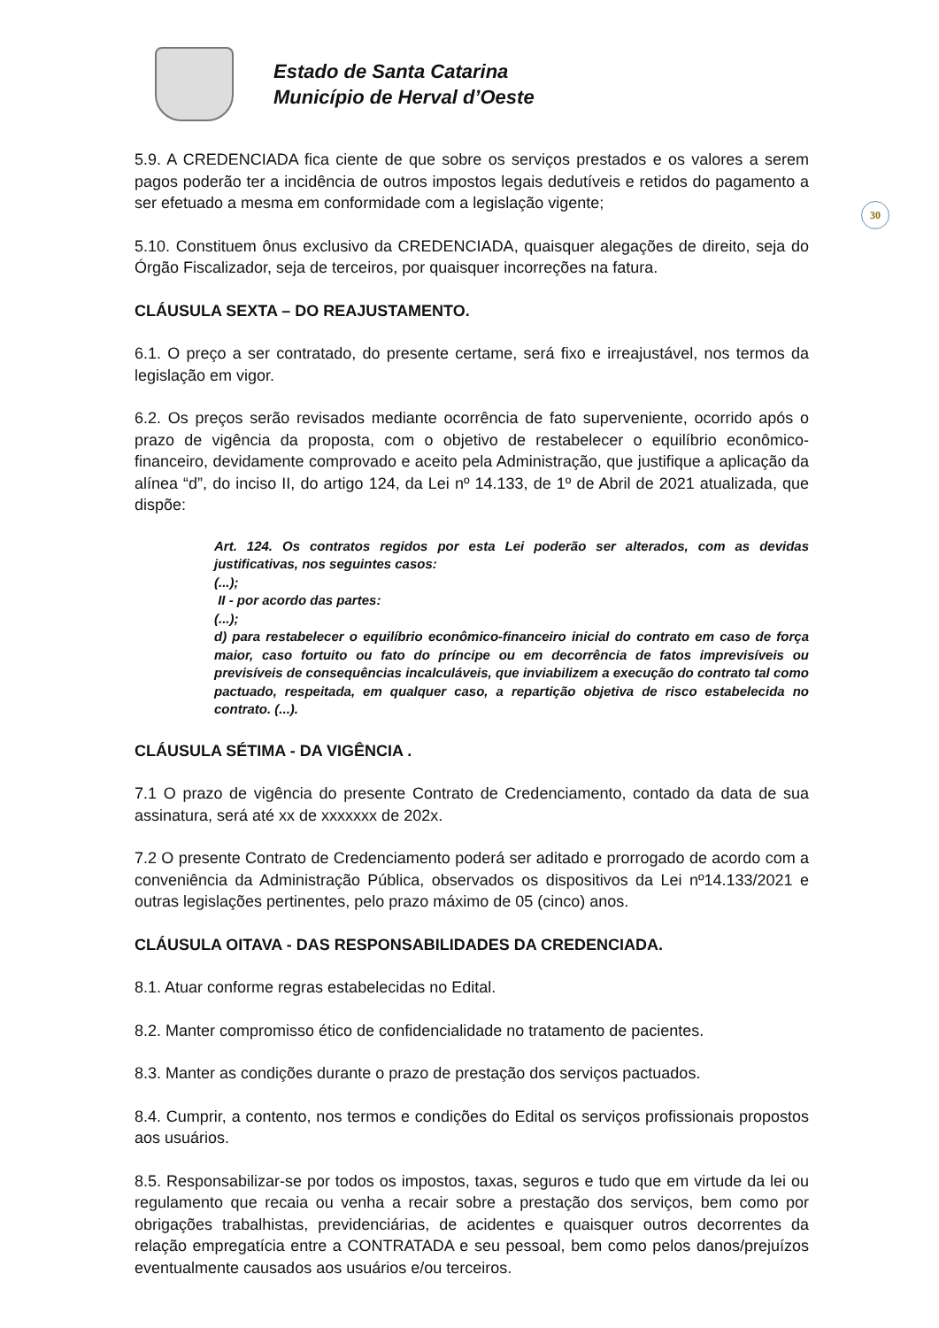Estado de Santa Catarina
Município de Herval d’Oeste
30
5.9. A CREDENCIADA fica ciente de que sobre os serviços prestados e os valores a serem pagos poderão ter a incidência de outros impostos legais dedutíveis e retidos do pagamento a ser efetuado a mesma em conformidade com a legislação vigente;
5.10. Constituem ônus exclusivo da CREDENCIADA, quaisquer alegações de direito, seja do Órgão Fiscalizador, seja de terceiros, por quaisquer incorreções na fatura.
CLÁUSULA SEXTA – DO REAJUSTAMENTO.
6.1. O preço a ser contratado, do presente certame, será fixo e irreajustável, nos termos da legislação em vigor.
6.2. Os preços serão revisados mediante ocorrência de fato superveniente, ocorrido após o prazo de vigência da proposta, com o objetivo de restabelecer o equilíbrio econômico-financeiro, devidamente comprovado e aceito pela Administração, que justifique a aplicação da alínea “d”, do inciso II, do artigo 124, da Lei nº 14.133, de 1º de Abril de 2021 atualizada, que dispõe:
Art. 124. Os contratos regidos por esta Lei poderão ser alterados, com as devidas justificativas, nos seguintes casos:
(...);
II - por acordo das partes:
(...);
d) para restabelecer o equilíbrio econômico-financeiro inicial do contrato em caso de força maior, caso fortuito ou fato do príncipe ou em decorrência de fatos imprevisíveis ou previsíveis de consequências incalculáveis, que inviabilizem a execução do contrato tal como pactuado, respeitada, em qualquer caso, a repartição objetiva de risco estabelecida no contrato. (...).
CLÁUSULA SÉTIMA - DA VIGÊNCIA .
7.1 O prazo de vigência do presente Contrato de Credenciamento, contado da data de sua assinatura, será até xx de xxxxxxx de 202x.
7.2 O presente Contrato de Credenciamento poderá ser aditado e prorrogado de acordo com a conveniência da Administração Pública, observados os dispositivos da Lei nº14.133/2021 e outras legislações pertinentes, pelo prazo máximo de 05 (cinco) anos.
CLÁUSULA OITAVA - DAS RESPONSABILIDADES DA CREDENCIADA.
8.1. Atuar conforme regras estabelecidas no Edital.
8.2. Manter compromisso ético de confidencialidade no tratamento de pacientes.
8.3. Manter as condições durante o prazo de prestação dos serviços pactuados.
8.4. Cumprir, a contento, nos termos e condições do Edital os serviços profissionais propostos aos usuários.
8.5. Responsabilizar-se por todos os impostos, taxas, seguros e tudo que em virtude da lei ou regulamento que recaia ou venha a recair sobre a prestação dos serviços, bem como por obrigações trabalhistas, previdenciárias, de acidentes e quaisquer outros decorrentes da relação empregatícia entre a CONTRATADA e seu pessoal, bem como pelos danos/prejuízos eventualmente causados aos usuários e/ou terceiros.